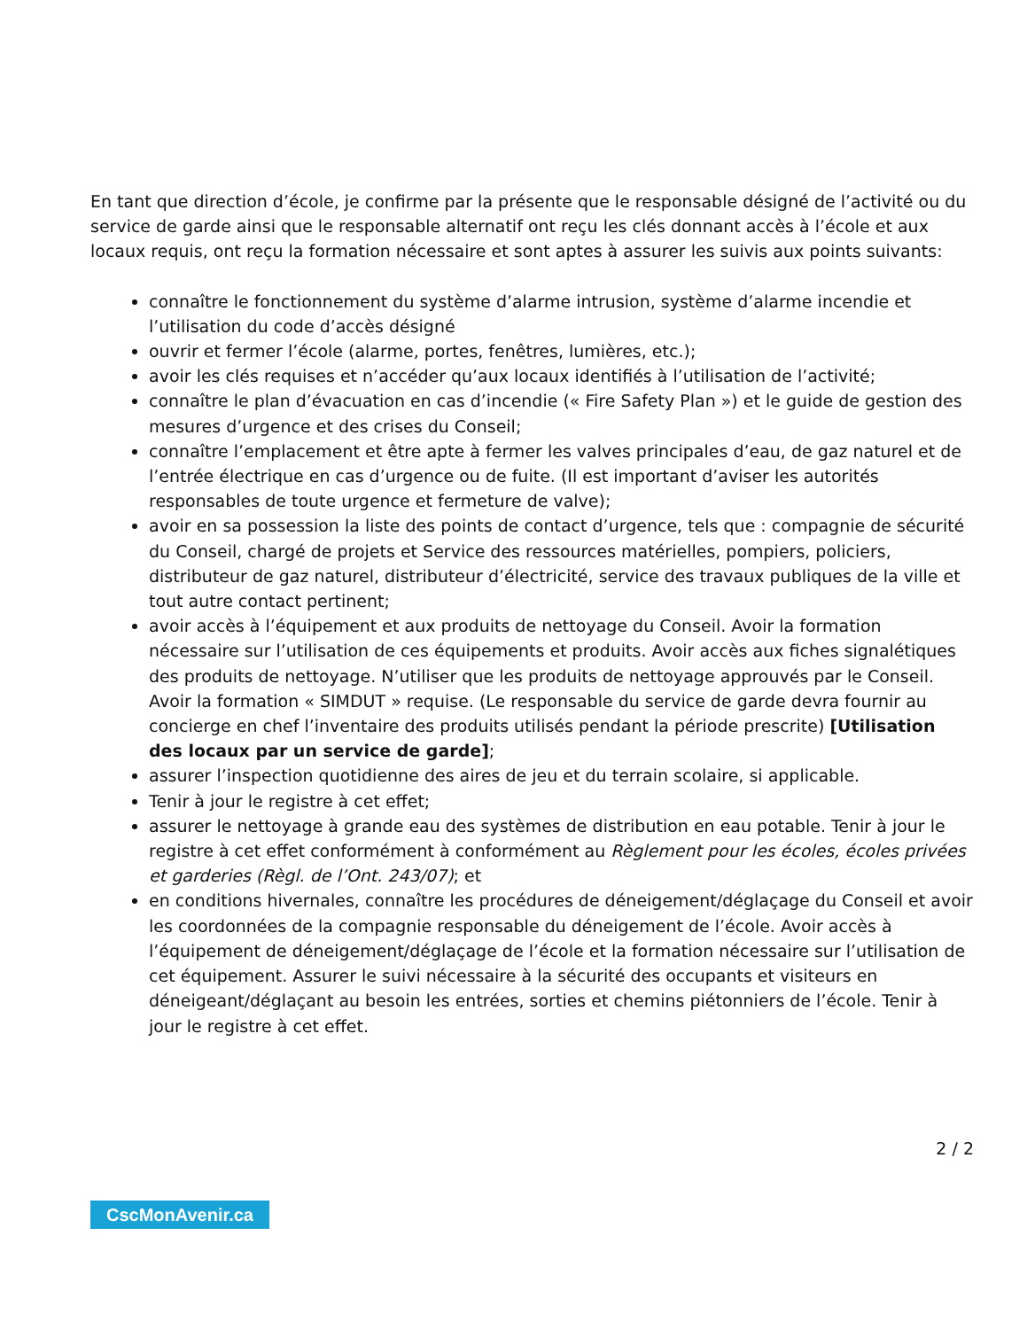En tant que direction d’école, je confirme par la présente que le responsable désigné de l’activité ou du service de garde ainsi que le responsable alternatif ont reçu les clés donnant accès à l’école et aux locaux requis, ont reçu la formation nécessaire et sont aptes à assurer les suivis aux points suivants:
connaître le fonctionnement du système d’alarme intrusion, système d’alarme incendie et l’utilisation du code d’accès désigné
ouvrir et fermer l’école (alarme, portes, fenêtres, lumières, etc.);
avoir les clés requises et n’accéder qu’aux locaux identifiés à l’utilisation de l’activité;
connaître le plan d’évacuation en cas d’incendie (« Fire Safety Plan ») et le guide de gestion des mesures d’urgence et des crises du Conseil;
connaître l’emplacement et être apte à fermer les valves principales d’eau, de gaz naturel et de l’entrée électrique en cas d’urgence ou de fuite. (Il est important d’aviser les autorités responsables de toute urgence et fermeture de valve);
avoir en sa possession la liste des points de contact d’urgence, tels que : compagnie de sécurité du Conseil, chargé de projets et Service des ressources matérielles, pompiers, policiers, distributeur de gaz naturel, distributeur d’électricité, service des travaux publiques de la ville et tout autre contact pertinent;
avoir accès à l’équipement et aux produits de nettoyage du Conseil. Avoir la formation nécessaire sur l’utilisation de ces équipements et produits. Avoir accès aux fiches signalétiques des produits de nettoyage. N’utiliser que les produits de nettoyage approuvés par le Conseil. Avoir la formation « SIMDUT » requise. (Le responsable du service de garde devra fournir au concierge en chef l’inventaire des produits utilisés pendant la période prescrite) [Utilisation des locaux par un service de garde];
assurer l’inspection quotidienne des aires de jeu et du terrain scolaire, si applicable.
Tenir à jour le registre à cet effet;
assurer le nettoyage à grande eau des systèmes de distribution en eau potable. Tenir à jour le registre à cet effet conformément à conformément au Règlement pour les écoles, écoles privées et garderies (Règl. de l’Ont. 243/07); et
en conditions hivernales, connaître les procédures de déneigement/déglaçage du Conseil et avoir les coordonnées de la compagnie responsable du déneigement de l’école. Avoir accès à l’équipement de déneigement/déglaçage de l’école et la formation nécessaire sur l’utilisation de cet équipement. Assurer le suivi nécessaire à la sécurité des occupants et visiteurs en déneigeant/déglaçant au besoin les entrées, sorties et chemins piétonniers de l’école. Tenir à jour le registre à cet effet.
2 / 2
CscMonAvenir.ca